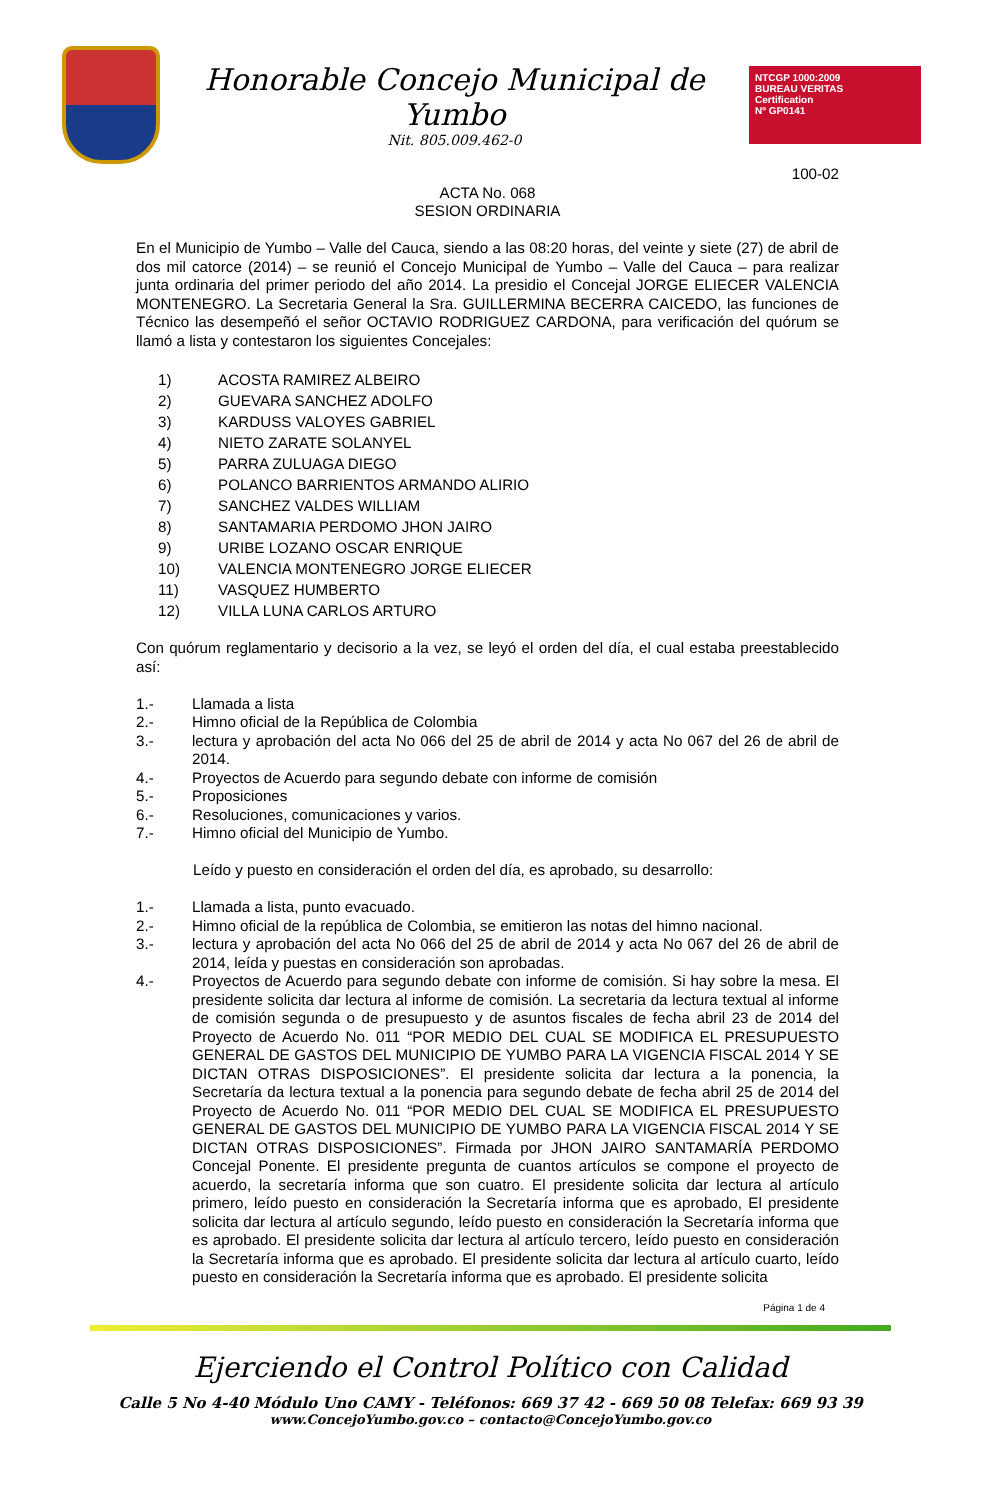Honorable Concejo Municipal de Yumbo
Nit. 805.009.462-0
NTCGP 1000:2009
BUREAU VERITAS
Certification
Nº GP0141
100-02
ACTA No. 068
SESION ORDINARIA
En el Municipio de Yumbo – Valle del Cauca, siendo a las 08:20 horas, del veinte y siete (27) de abril de dos mil catorce (2014) – se reunió el Concejo Municipal de Yumbo – Valle del Cauca – para realizar junta ordinaria del primer periodo del año 2014. La presidio el Concejal JORGE ELIECER VALENCIA MONTENEGRO. La Secretaria General la Sra. GUILLERMINA BECERRA CAICEDO, las funciones de Técnico las desempeñó el señor OCTAVIO RODRIGUEZ CARDONA, para verificación del quórum se llamó a lista y contestaron los siguientes Concejales:
1) ACOSTA RAMIREZ ALBEIRO
2) GUEVARA SANCHEZ ADOLFO
3) KARDUSS VALOYES GABRIEL
4) NIETO ZARATE SOLANYEL
5) PARRA ZULUAGA DIEGO
6) POLANCO BARRIENTOS ARMANDO ALIRIO
7) SANCHEZ VALDES WILLIAM
8) SANTAMARIA PERDOMO JHON JAIRO
9) URIBE LOZANO OSCAR ENRIQUE
10) VALENCIA MONTENEGRO JORGE ELIECER
11) VASQUEZ HUMBERTO
12) VILLA LUNA CARLOS ARTURO
Con quórum reglamentario y decisorio a la vez, se leyó el orden del día, el cual estaba preestablecido así:
1.- Llamada a lista
2.- Himno oficial de la República de Colombia
3.- lectura y aprobación del acta No 066 del 25 de abril de 2014 y acta No 067 del 26 de abril de 2014.
4.- Proyectos de Acuerdo para segundo debate con informe de comisión
5.- Proposiciones
6.- Resoluciones, comunicaciones y varios.
7.- Himno oficial del Municipio de Yumbo.
Leído y puesto en consideración el orden del día, es aprobado, su desarrollo:
1.- Llamada a lista, punto evacuado.
2.- Himno oficial de la república de Colombia, se emitieron las notas del himno nacional.
3.- lectura y aprobación del acta No 066 del 25 de abril de 2014 y acta No 067 del 26 de abril de 2014, leída y puestas en consideración son aprobadas.
4.- Proyectos de Acuerdo para segundo debate con informe de comisión. Si hay sobre la mesa. El presidente solicita dar lectura al informe de comisión. La secretaria da lectura textual al informe de comisión segunda o de presupuesto y de asuntos fiscales de fecha abril 23 de 2014 del Proyecto de Acuerdo No. 011 “POR MEDIO DEL CUAL SE MODIFICA EL PRESUPUESTO GENERAL DE GASTOS DEL MUNICIPIO DE YUMBO PARA LA VIGENCIA FISCAL 2014 Y SE DICTAN OTRAS DISPOSICIONES”. El presidente solicita dar lectura a la ponencia, la Secretaría da lectura textual a la ponencia para segundo debate de fecha abril 25 de 2014 del Proyecto de Acuerdo No. 011 “POR MEDIO DEL CUAL SE MODIFICA EL PRESUPUESTO GENERAL DE GASTOS DEL MUNICIPIO DE YUMBO PARA LA VIGENCIA FISCAL 2014 Y SE DICTAN OTRAS DISPOSICIONES”. Firmada por JHON JAIRO SANTAMARÍA PERDOMO Concejal Ponente. El presidente pregunta de cuantos artículos se compone el proyecto de acuerdo, la secretaría informa que son cuatro. El presidente solicita dar lectura al artículo primero, leído puesto en consideración la Secretaría informa que es aprobado, El presidente solicita dar lectura al artículo segundo, leído puesto en consideración la Secretaría informa que es aprobado. El presidente solicita dar lectura al artículo tercero, leído puesto en consideración la Secretaría informa que es aprobado. El presidente solicita dar lectura al artículo cuarto, leído puesto en consideración la Secretaría informa que es aprobado. El presidente solicita
Página 1 de 4
Ejerciendo el Control Político con Calidad
Calle 5 No 4-40 Módulo Uno CAMY - Teléfonos: 669 37 42 - 669 50 08 Telefax: 669 93 39
www.ConcejoYumbo.gov.co – contacto@ConcejoYumbo.gov.co